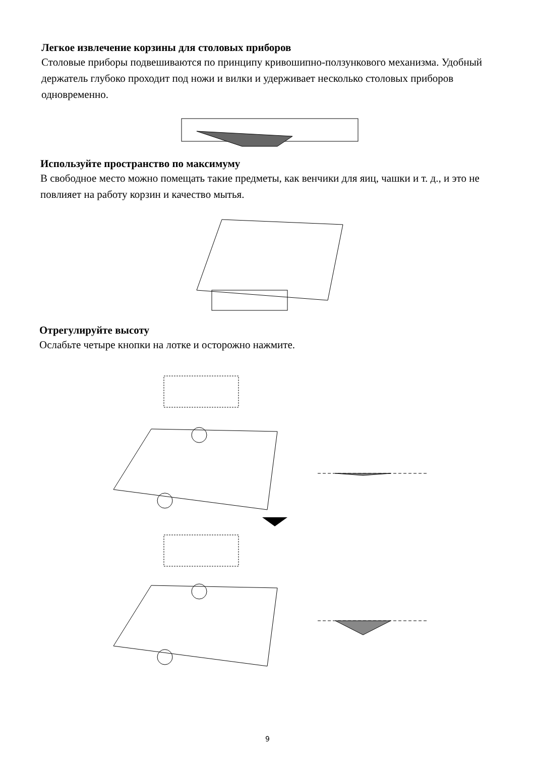Легкое извлечение корзины для столовых приборов
Столовые приборы подвешиваются по принципу кривошипно-ползункового механизма. Удобный держатель глубоко проходит под ножи и вилки и удерживает несколько столовых приборов одновременно.
Используйте пространство по максимуму
В свободное место можно помещать такие предметы, как венчики для яиц, чашки и т. д., и это не повлияет на работу корзин и качество мытья.
Отрегулируйте высоту
Ослабьте четыре кнопки на лотке и осторожно нажмите.
9